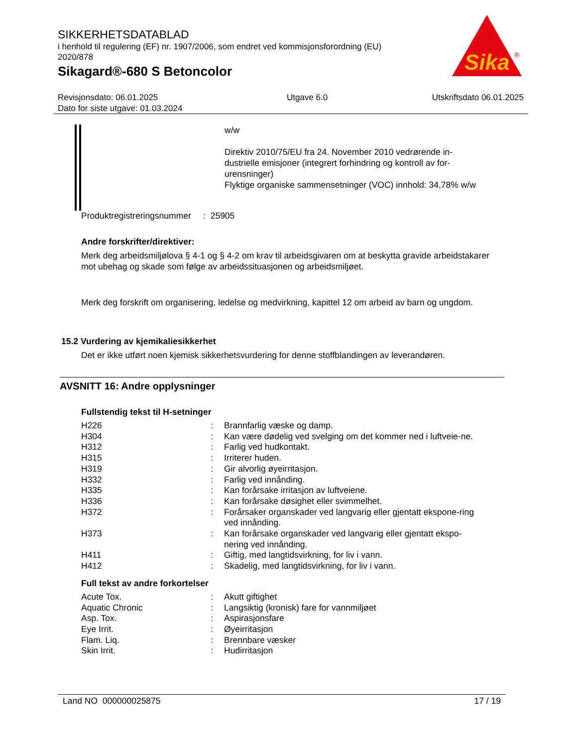SIKKERHETSDATABLAD
i henhold til regulering (EF) nr. 1907/2006, som endret ved kommisjonsforordning (EU) 2020/878
Sikagard®-680 S Betoncolor
Sika
®
Revisjonsdato: 06.01.2025
Dato for siste utgave: 01.03.2024
Utgave 6.0 Utskriftsdato 06.01.2025
w/w
Direktiv 2010/75/EU fra 24. November 2010 vedrørende in-dustrielle emisjoner (integrert forhindring og kontroll av for-urensninger)
Flyktige organiske sammensetninger (VOC) innhold: 34,78% w/w
Produktregistreringsnummer : 25905
Andre forskrifter/direktiver:
Merk deg arbeidsmiljølova § 4-1 og § 4-2 om krav til arbeidsgivaren om at beskytta gravide arbeidstakarer mot ubehag og skade som følge av arbeidssituasjonen og arbeidsmiljøet.
Merk deg forskrift om organisering, ledelse og medvirkning, kapittel 12 om arbeid av barn og ungdom.
15.2 Vurdering av kjemikaliesikkerhet
Det er ikke utført noen kjemisk sikkerhetsvurdering for denne stoffblandingen av leverandøren.
AVSNITT 16: Andre opplysninger
Fullstendig tekst til H-setninger
| H226 | : | Brannfarlig væske og damp. |
| H304 | : | Kan være dødelig ved svelging om det kommer ned i luftveie-ne. |
| H312 | : | Farlig ved hudkontakt. |
| H315 | : | Irriterer huden. |
| H319 | : | Gir alvorlig øyeirritasjon. |
| H332 | : | Farlig ved innånding. |
| H335 | : | Kan forårsake irritasjon av luftveiene. |
| H336 | : | Kan forårsake døsighet eller svimmelhet. |
| H372 | : | Forårsaker organskader ved langvarig eller gjentatt ekspone-ring ved innånding. |
| H373 | : | Kan forårsake organskader ved langvarig eller gjentatt ekspo-nering ved innånding. |
| H411 | : | Giftig, med langtidsvirkning, for liv i vann. |
| H412 | : | Skadelig, med langtidsvirkning, for liv i vann. |
Full tekst av andre forkortelser
| Acute Tox. | : | Akutt giftighet |
| Aquatic Chronic | : | Langsiktig (kronisk) fare for vannmiljøet |
| Asp. Tox. | : | Aspirasjonsfare |
| Eye Irrit. | : | Øyeirritasjon |
| Flam. Liq. | : | Brennbare væsker |
| Skin Irrit. | : | Hudirritasjon |
Land NO 000000025875 17 / 19